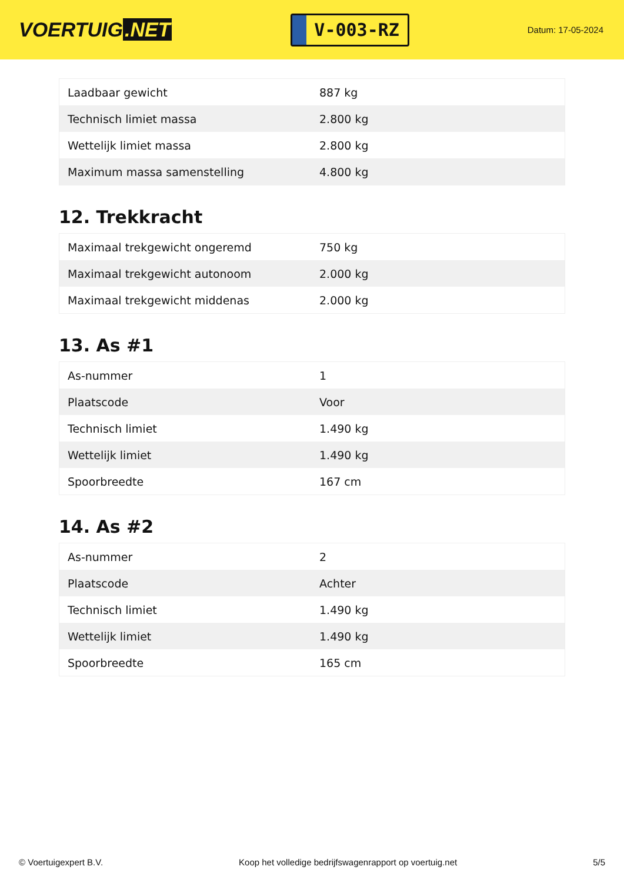VOERTUIG.NET
V-003-RZ
Datum: 17-05-2024
| Laadbaar gewicht | 887 kg |
| Technisch limiet massa | 2.800 kg |
| Wettelijk limiet massa | 2.800 kg |
| Maximum massa samenstelling | 4.800 kg |
12. Trekkracht
| Maximaal trekgewicht ongeremd | 750 kg |
| Maximaal trekgewicht autonoom | 2.000 kg |
| Maximaal trekgewicht middenas | 2.000 kg |
13. As #1
| As-nummer | 1 |
| Plaatscode | Voor |
| Technisch limiet | 1.490 kg |
| Wettelijk limiet | 1.490 kg |
| Spoorbreedte | 167 cm |
14. As #2
| As-nummer | 2 |
| Plaatscode | Achter |
| Technisch limiet | 1.490 kg |
| Wettelijk limiet | 1.490 kg |
| Spoorbreedte | 165 cm |
© Voertuigexpert B.V. Koop het volledige bedrijfswagenrapport op voertuig.net 5/5